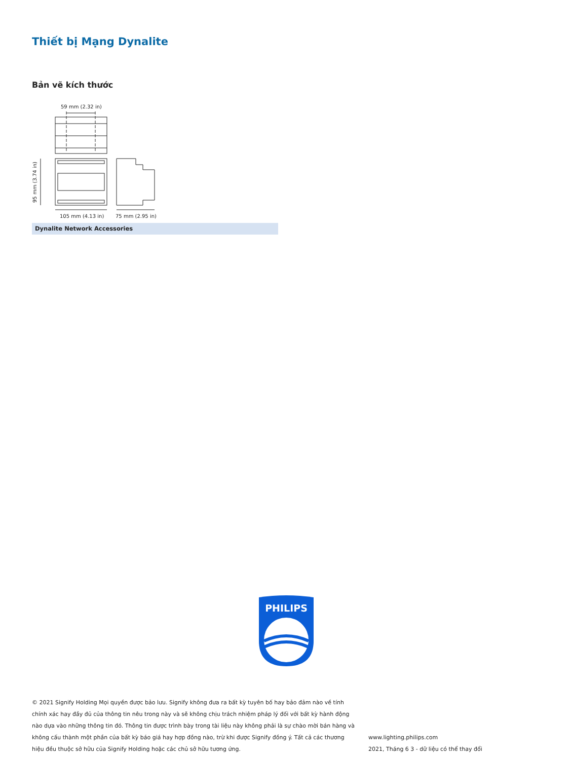Thiết bị Mạng Dynalite
Bản vẽ kích thước
59 mm (2.32 in)
95 mm (3.74 in)
105 mm (4.13 in)
75 mm (2.95 in)
Dynalite Network Accessories
PHILIPS
© 2021 Signify Holding Mọi quyền được bảo lưu. Signify không đưa ra bất kỳ tuyên bố hay bảo đảm nào về tính chính xác hay đầy đủ của thông tin nêu trong này và sẽ không chịu trách nhiệm pháp lý đối với bất kỳ hành động nào dựa vào những thông tin đó. Thông tin được trình bày trong tài liệu này không phải là sự chào mời bán hàng và không cấu thành một phần của bất kỳ báo giá hay hợp đồng nào, trừ khi được Signify đồng ý. Tất cả các thương hiệu đều thuộc sở hữu của Signify Holding hoặc các chủ sở hữu tương ứng.
www.lighting.philips.com
2021, Tháng 6 3 - dữ liệu có thể thay đổi